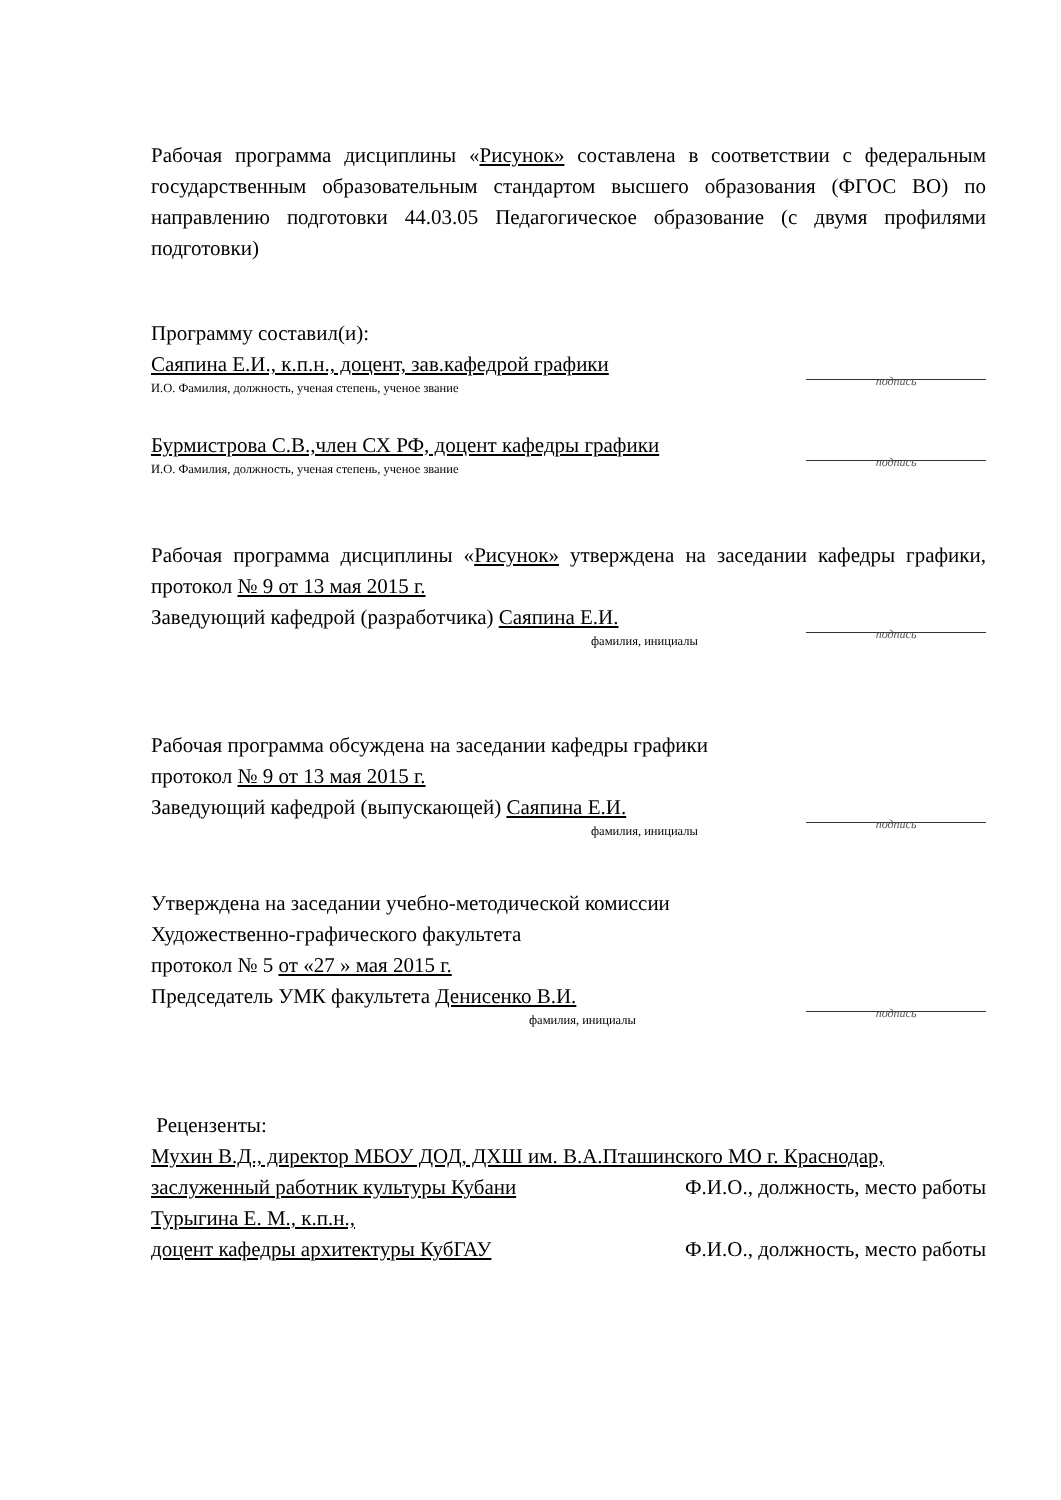Рабочая программа дисциплины «Рисунок» составлена в соответствии с федеральным государственным образовательным стандартом высшего образования (ФГОС ВО) по направлению подготовки 44.03.05 Педагогическое образование (с двумя профилями подготовки)
Программу составил(и):
Саяпина Е.И., к.п.н., доцент, зав.кафедрой графики
подпись
И.О. Фамилия, должность, ученая степень, ученое звание
Бурмистрова С.В.,член СХ РФ, доцент кафедры графики
подпись
И.О. Фамилия, должность, ученая степень, ученое звание
Рабочая программа дисциплины «Рисунок» утверждена на заседании кафедры графики, протокол № 9 от 13 мая 2015 г.
Заведующий кафедрой (разработчика) Саяпина Е.И.
подпись
фамилия, инициалы
Рабочая программа обсуждена на заседании кафедры графики
протокол № 9 от 13 мая 2015 г.
Заведующий кафедрой (выпускающей) Саяпина Е.И.
подпись
фамилия, инициалы
Утверждена на заседании учебно-методической комиссии
Художественно-графического факультета
протокол № 5 от «27 » мая 2015 г.
Председатель УМК факультета Денисенко В.И.
подпись
фамилия, инициалы
Рецензенты:
Мухин В.Д., директор МБОУ ДОД, ДХШ им. В.А.Пташинского МО г. Краснодар,
заслуженный работник культуры Кубани
Ф.И.О., должность, место работы
Турыгина Е. М., к.п.н.,
доцент кафедры архитектуры КубГАУ
Ф.И.О., должность, место работы